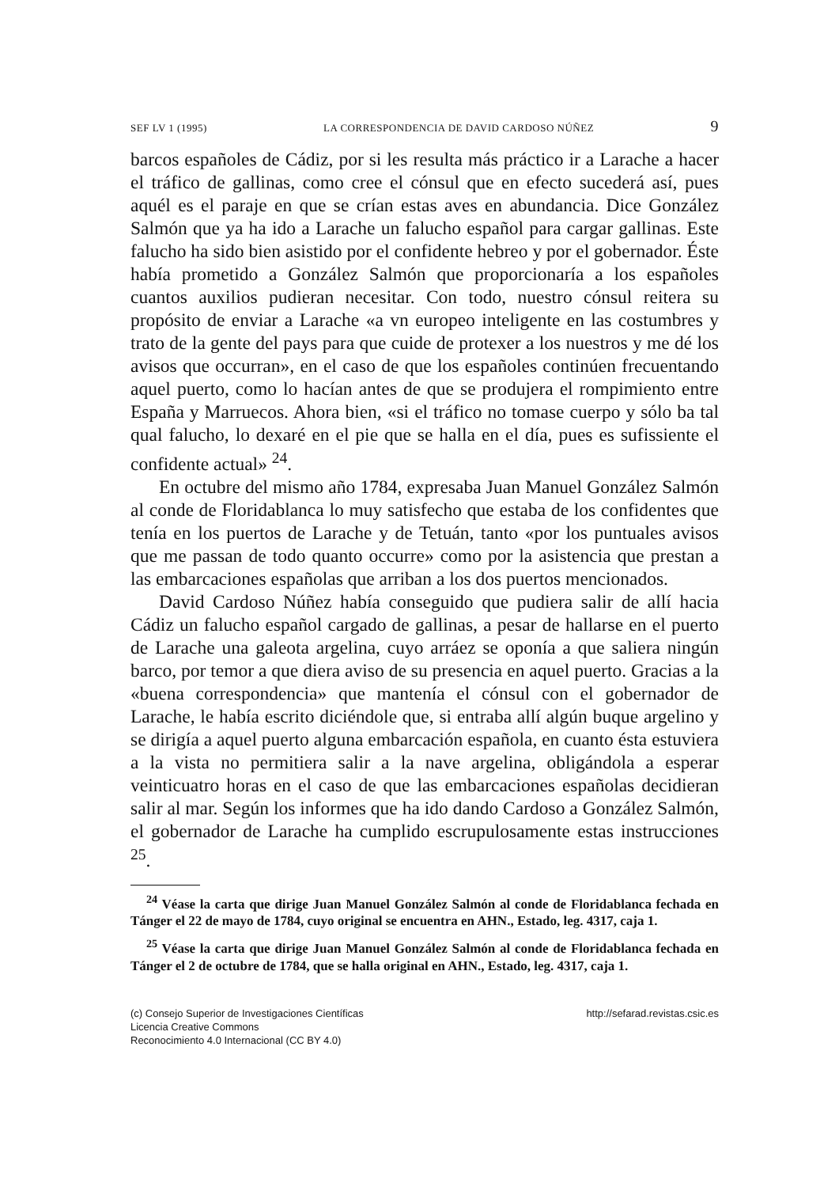SEF LV 1 (1995) LA CORRESPONDENCIA DE DAVID CARDOSO NÚÑEZ 9
barcos españoles de Cádiz, por si les resulta más práctico ir a Larache a hacer el tráfico de gallinas, como cree el cónsul que en efecto sucederá así, pues aquél es el paraje en que se crían estas aves en abundancia. Dice González Salmón que ya ha ido a Larache un falucho español para cargar gallinas. Este falucho ha sido bien asistido por el confidente hebreo y por el gobernador. Éste había prometido a González Salmón que proporcionaría a los españoles cuantos auxilios pudieran necesitar. Con todo, nuestro cónsul reitera su propósito de enviar a Larache «a vn europeo inteligente en las costumbres y trato de la gente del pays para que cuide de protexer a los nuestros y me dé los avisos que occurran», en el caso de que los españoles continúen frecuentando aquel puerto, como lo hacían antes de que se produjera el rompimiento entre España y Marruecos. Ahora bien, «si el tráfico no tomase cuerpo y sólo ba tal qual falucho, lo dexaré en el pie que se halla en el día, pues es sufissiente el confidente actual» <sup>24</sup>.
En octubre del mismo año 1784, expresaba Juan Manuel González Salmón al conde de Floridablanca lo muy satisfecho que estaba de los confidentes que tenía en los puertos de Larache y de Tetuán, tanto «por los puntuales avisos que me passan de todo quanto occurre» como por la asistencia que prestan a las embarcaciones españolas que arriban a los dos puertos mencionados.
David Cardoso Núñez había conseguido que pudiera salir de allí hacia Cádiz un falucho español cargado de gallinas, a pesar de hallarse en el puerto de Larache una galeota argelina, cuyo arráez se oponía a que saliera ningún barco, por temor a que diera aviso de su presencia en aquel puerto. Gracias a la «buena correspondencia» que mantenía el cónsul con el gobernador de Larache, le había escrito diciéndole que, si entraba allí algún buque argelino y se dirigía a aquel puerto alguna embarcación española, en cuanto ésta estuviera a la vista no permitiera salir a la nave argelina, obligándola a esperar veinticuatro horas en el caso de que las embarcaciones españolas decidieran salir al mar. Según los informes que ha ido dando Cardoso a González Salmón, el gobernador de Larache ha cumplido escrupulosamente estas instrucciones <sup>25</sup>.
<sup>24</sup> Véase la carta que dirige Juan Manuel González Salmón al conde de Floridablanca fechada en Tánger el 22 de mayo de 1784, cuyo original se encuentra en AHN., Estado, leg. 4317, caja 1.
<sup>25</sup> Véase la carta que dirige Juan Manuel González Salmón al conde de Floridablanca fechada en Tánger el 2 de octubre de 1784, que se halla original en AHN., Estado, leg. 4317, caja 1.
(c) Consejo Superior de Investigaciones Científicas
Licencia Creative Commons
Reconocimiento 4.0 Internacional (CC BY 4.0)
http://sefarad.revistas.csic.es